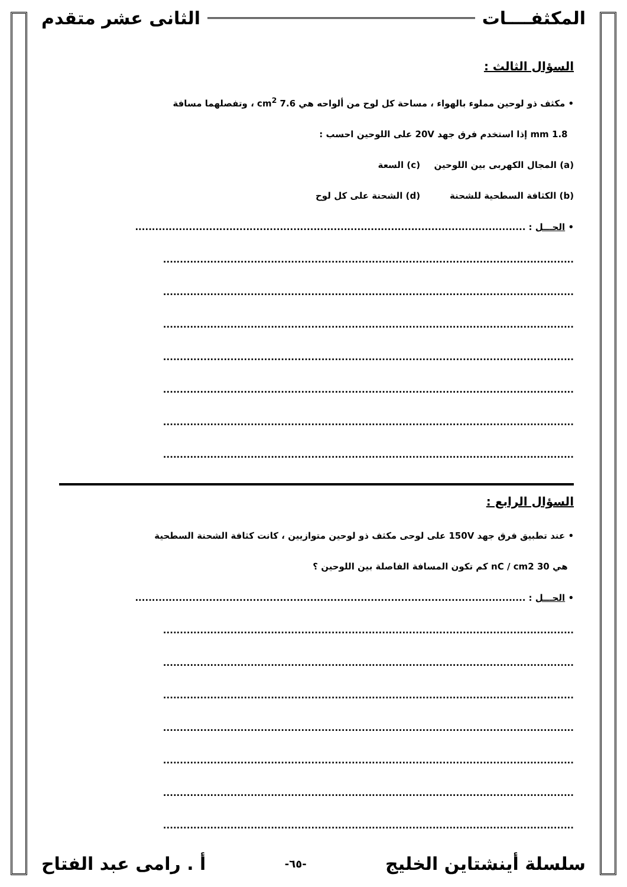المكثفــــات الثانى عشر متقدم
السؤال الثالث :
• مكثف ذو لوحين مملوء بالهواء ، مساحة كل لوح من ألواحه هي 7.6 cm<sup>2</sup> ، وتفصلهما مسافة
1.8 mm إذا استخدم فرق جهد 20V على اللوحين احسب :
(a) المجال الكهربى بين اللوحين (c) السعة
(b) الكثافة السطحية للشحنة (d) الشحنة على كل لوح
• الحـــل : ....................................................................................................................
..........................................................................................................................
..........................................................................................................................
..........................................................................................................................
..........................................................................................................................
..........................................................................................................................
..........................................................................................................................
..........................................................................................................................
السؤال الرابع :
• عند تطبيق فرق جهد 150V على لوحى مكثف ذو لوحين متوازيين ، كانت كثافة الشحنة السطحية
هي 30 nC / cm2 كم تكون المسافة الفاصلة بين اللوحين ؟
• الحـــل : ....................................................................................................................
..........................................................................................................................
..........................................................................................................................
..........................................................................................................................
..........................................................................................................................
..........................................................................................................................
..........................................................................................................................
..........................................................................................................................
سلسلة أينشتاين الخليج -٦٥- أ . رامى عبد الفتاح